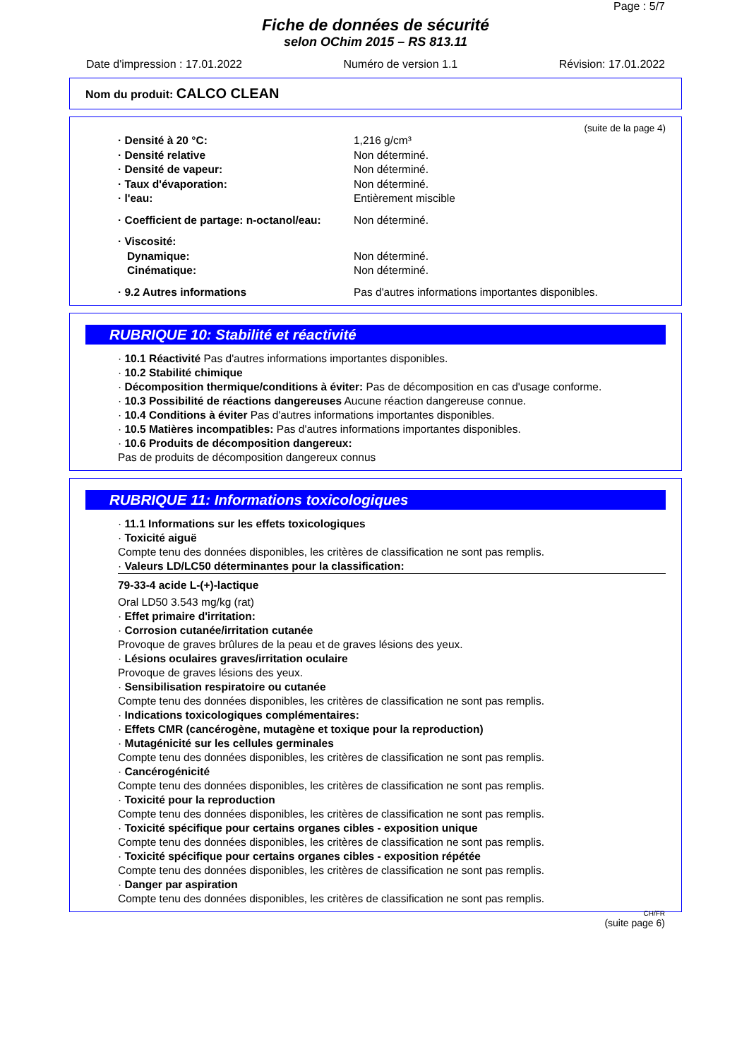Page : 5/7
Fiche de données de sécurité
selon OChim 2015 – RS 813.11
Date d'impression : 17.01.2022 Numéro de version 1.1 Révision: 17.01.2022
Nom du produit: CALCO CLEAN
(suite de la page 4)
| · Densité à 20 °C: | 1,216 g/cm³ |
| · Densité relative | Non déterminé. |
| · Densité de vapeur: | Non déterminé. |
| · Taux d'évaporation: | Non déterminé. |
| · l'eau: | Entièrement miscible |
| · Coefficient de partage: n-octanol/eau: | Non déterminé. |
| · Viscosité: | |
| Dynamique: | Non déterminé. |
| Cinématique: | Non déterminé. |
| · 9.2 Autres informations | Pas d'autres informations importantes disponibles. |
RUBRIQUE 10: Stabilité et réactivité
· 10.1 Réactivité Pas d'autres informations importantes disponibles.
· 10.2 Stabilité chimique
· Décomposition thermique/conditions à éviter: Pas de décomposition en cas d'usage conforme.
· 10.3 Possibilité de réactions dangereuses Aucune réaction dangereuse connue.
· 10.4 Conditions à éviter Pas d'autres informations importantes disponibles.
· 10.5 Matières incompatibles: Pas d'autres informations importantes disponibles.
· 10.6 Produits de décomposition dangereux:
Pas de produits de décomposition dangereux connus
RUBRIQUE 11: Informations toxicologiques
· 11.1 Informations sur les effets toxicologiques
· Toxicité aiguë
Compte tenu des données disponibles, les critères de classification ne sont pas remplis.
· Valeurs LD/LC50 déterminantes pour la classification:
79-33-4 acide L-(+)-lactique
Oral LD50 3.543 mg/kg (rat)
· Effet primaire d'irritation:
· Corrosion cutanée/irritation cutanée
Provoque de graves brûlures de la peau et de graves lésions des yeux.
· Lésions oculaires graves/irritation oculaire
Provoque de graves lésions des yeux.
· Sensibilisation respiratoire ou cutanée
Compte tenu des données disponibles, les critères de classification ne sont pas remplis.
· Indications toxicologiques complémentaires:
· Effets CMR (cancérogène, mutagène et toxique pour la reproduction)
· Mutagénicité sur les cellules germinales
Compte tenu des données disponibles, les critères de classification ne sont pas remplis.
· Cancérogénicité
Compte tenu des données disponibles, les critères de classification ne sont pas remplis.
· Toxicité pour la reproduction
Compte tenu des données disponibles, les critères de classification ne sont pas remplis.
· Toxicité spécifique pour certains organes cibles - exposition unique
Compte tenu des données disponibles, les critères de classification ne sont pas remplis.
· Toxicité spécifique pour certains organes cibles - exposition répétée
Compte tenu des données disponibles, les critères de classification ne sont pas remplis.
· Danger par aspiration
Compte tenu des données disponibles, les critères de classification ne sont pas remplis.
CH/FR
(suite page 6)